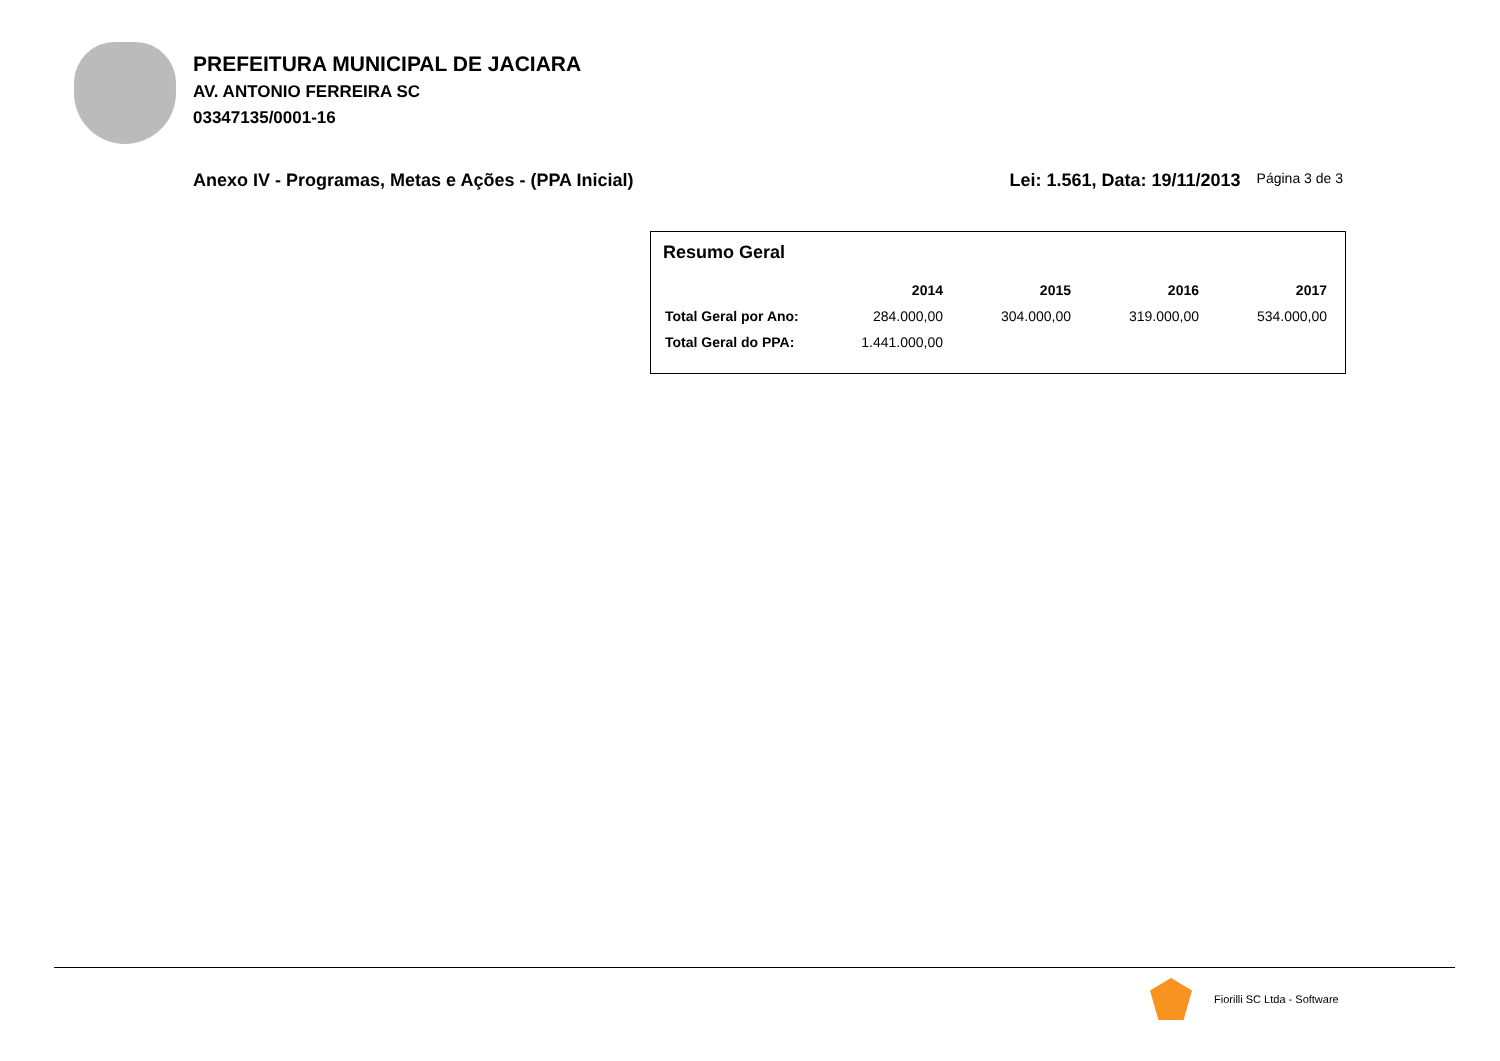PREFEITURA MUNICIPAL DE JACIARA
AV. ANTONIO FERREIRA SC
03347135/0001-16
Anexo IV - Programas, Metas e Ações - (PPA Inicial) Lei: 1.561, Data: 19/11/2013 Página 3 de 3
Resumo Geral
| | 2014 | 2015 | 2016 | 2017 |
| --- | --- | --- | --- | --- |
| Total Geral por Ano: | 284.000,00 | 304.000,00 | 319.000,00 | 534.000,00 |
| Total Geral do PPA: | 1.441.000,00 | | | |
Fiorilli SC Ltda - Software